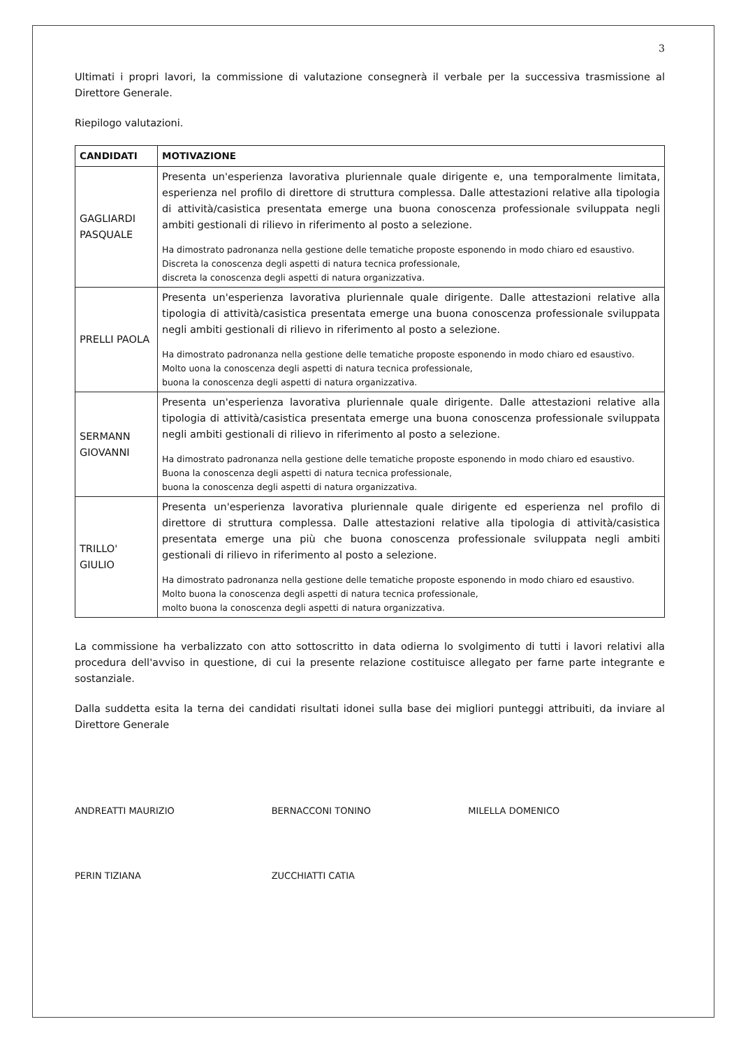3
Ultimati i propri lavori, la commissione di valutazione consegnerà il verbale per la successiva trasmissione al Direttore Generale.
Riepilogo valutazioni.
| CANDIDATI | MOTIVAZIONE |
| --- | --- |
| GAGLIARDI PASQUALE | Presenta un'esperienza lavorativa pluriennale quale dirigente e, una temporalmente limitata, esperienza nel profilo di direttore di struttura complessa. Dalle attestazioni relative alla tipologia di attività/casistica presentata emerge una buona conoscenza professionale sviluppata negli ambiti gestionali di rilievo in riferimento al posto a selezione. Ha dimostrato padronanza nella gestione delle tematiche proposte esponendo in modo chiaro ed esaustivo. Discreta la conoscenza degli aspetti di natura tecnica professionale, discreta la conoscenza degli aspetti di natura organizzativa. |
| PRELLI PAOLA | Presenta un'esperienza lavorativa pluriennale quale dirigente. Dalle attestazioni relative alla tipologia di attività/casistica presentata emerge una buona conoscenza professionale sviluppata negli ambiti gestionali di rilievo in riferimento al posto a selezione. Ha dimostrato padronanza nella gestione delle tematiche proposte esponendo in modo chiaro ed esaustivo. Molto uona la conoscenza degli aspetti di natura tecnica professionale, buona la conoscenza degli aspetti di natura organizzativa. |
| SERMANN GIOVANNI | Presenta un'esperienza lavorativa pluriennale quale dirigente. Dalle attestazioni relative alla tipologia di attività/casistica presentata emerge una buona conoscenza professionale sviluppata negli ambiti gestionali di rilievo in riferimento al posto a selezione. Ha dimostrato padronanza nella gestione delle tematiche proposte esponendo in modo chiaro ed esaustivo. Buona la conoscenza degli aspetti di natura tecnica professionale, buona la conoscenza degli aspetti di natura organizzativa. |
| TRILLO' GIULIO | Presenta un'esperienza lavorativa pluriennale quale dirigente ed esperienza nel profilo di direttore di struttura complessa. Dalle attestazioni relative alla tipologia di attività/casistica presentata emerge una più che buona conoscenza professionale sviluppata negli ambiti gestionali di rilievo in riferimento al posto a selezione. Ha dimostrato padronanza nella gestione delle tematiche proposte esponendo in modo chiaro ed esaustivo. Molto buona la conoscenza degli aspetti di natura tecnica professionale, molto buona la conoscenza degli aspetti di natura organizzativa. |
La commissione ha verbalizzato con atto sottoscritto in data odierna lo svolgimento di tutti i lavori relativi alla procedura dell'avviso in questione, di cui la presente relazione costituisce allegato per farne parte integrante e sostanziale.
Dalla suddetta esita la terna dei candidati risultati idonei sulla base dei migliori punteggi attribuiti, da inviare al Direttore Generale
ANDREATTI MAURIZIO
BERNACCONI TONINO
MILELLA DOMENICO
PERIN TIZIANA
ZUCCHIATTI CATIA